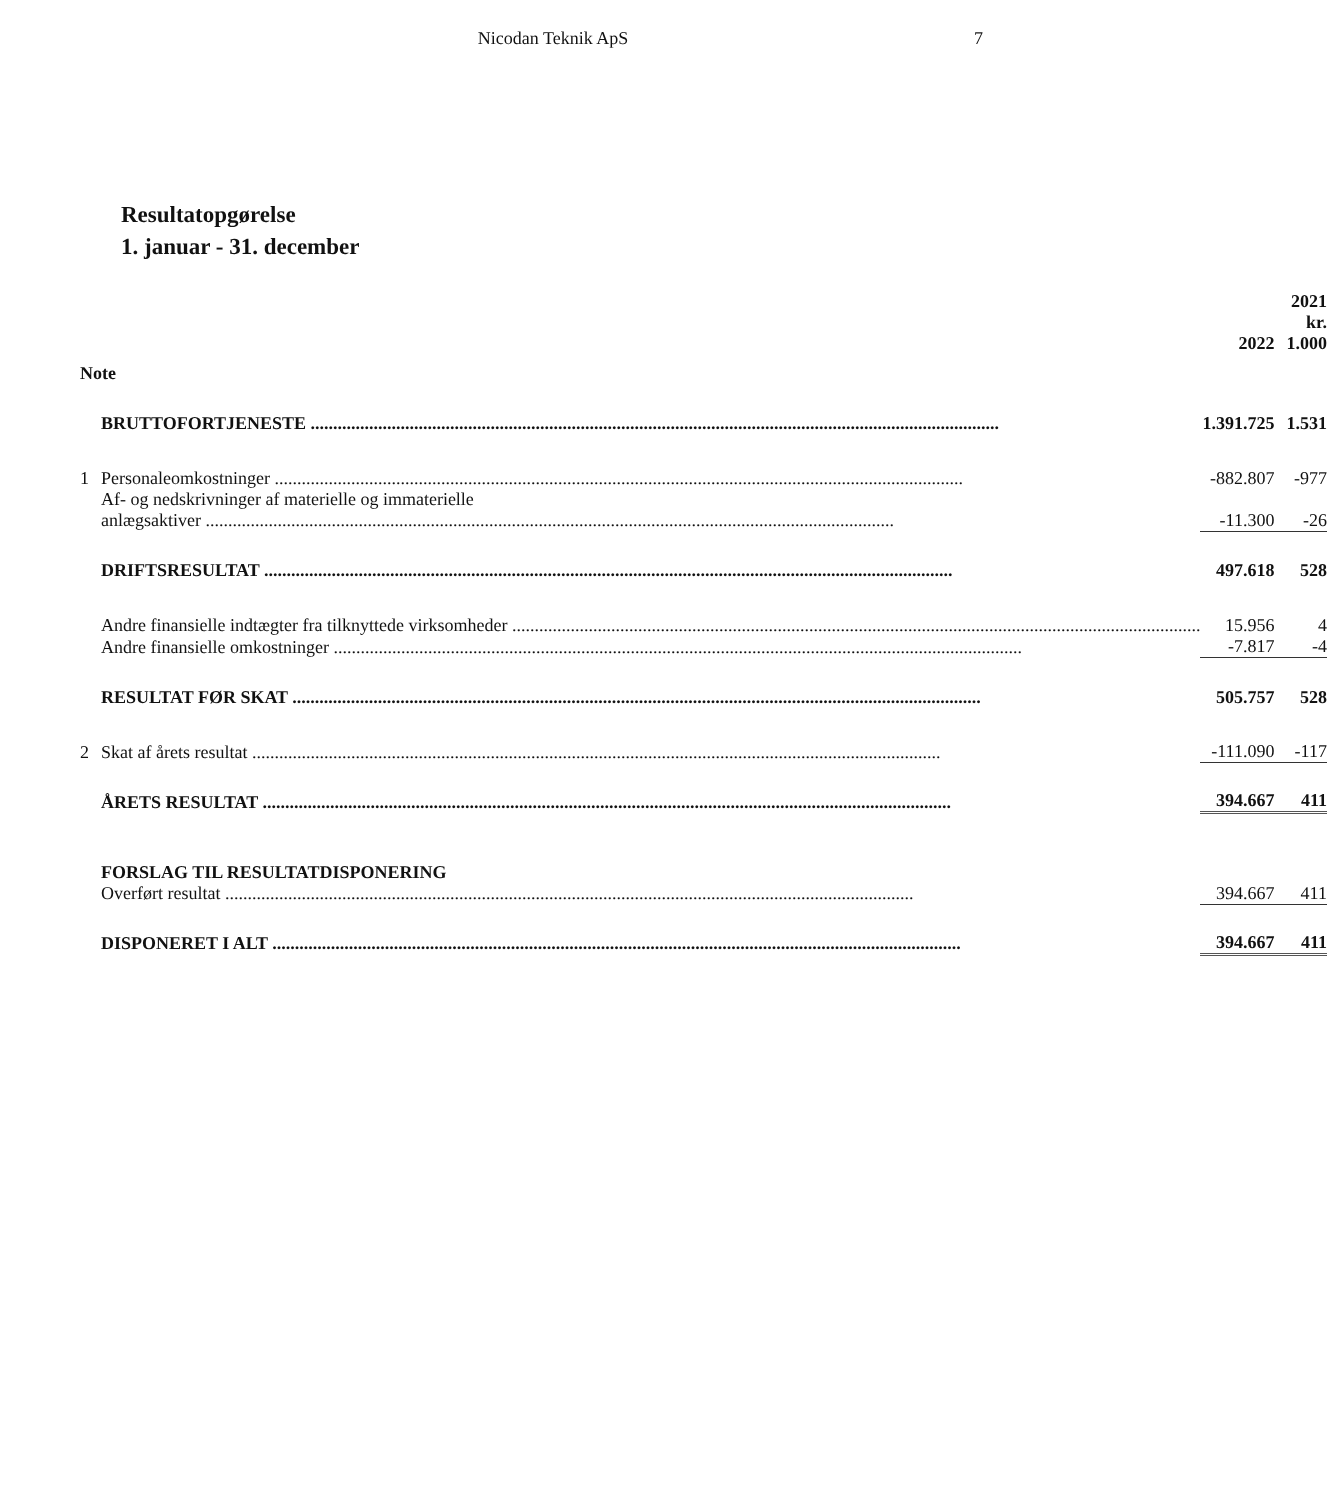Nicodan Teknik ApS
7
Resultatopgørelse
1. januar - 31. december
| | | | 2021 |
| | | 2022 | kr. 1.000 |
| Note | | | |
| | BRUTTOFORTJENESTE | 1.391.725 | 1.531 |
| 1 | Personaleomkostninger | -882.807 | -977 |
| | Af- og nedskrivninger af materielle og immaterielle anlægsaktiver | -11.300 | -26 |
| | DRIFTSRESULTAT | 497.618 | 528 |
| | Andre finansielle indtægter fra tilknyttede virksomheder | 15.956 | 4 |
| | Andre finansielle omkostninger | -7.817 | -4 |
| | RESULTAT FØR SKAT | 505.757 | 528 |
| 2 | Skat af årets resultat | -111.090 | -117 |
| | ÅRETS RESULTAT | 394.667 | 411 |
| | FORSLAG TIL RESULTATDISPONERING | | |
| | Overført resultat | 394.667 | 411 |
| | DISPONERET I ALT | 394.667 | 411 |